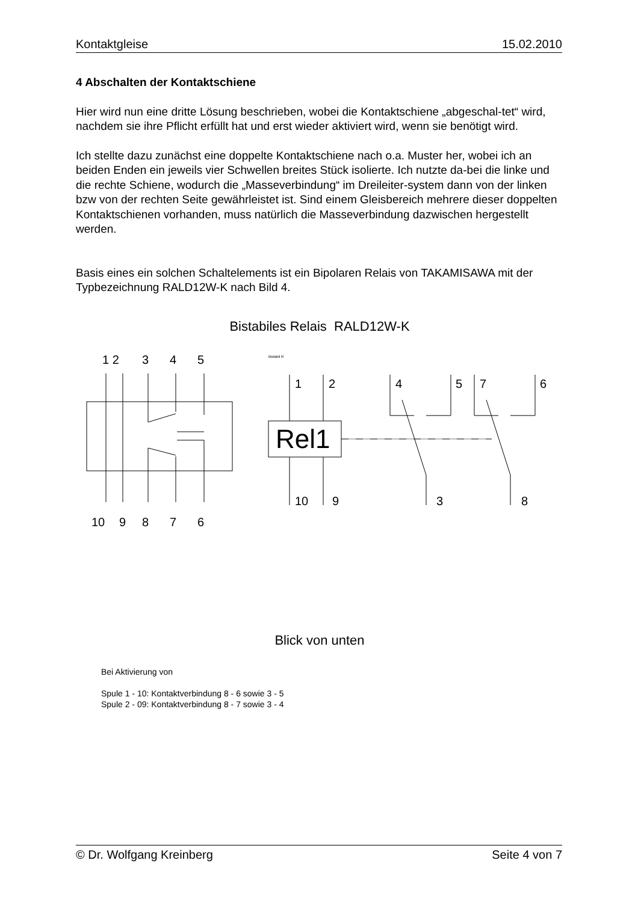Kontaktgleise 15.02.2010
4 Abschalten der Kontaktschiene
Hier wird nun eine dritte Lösung beschrieben, wobei die Kontaktschiene „abgeschal-tet“ wird, nachdem sie ihre Pflicht erfüllt hat und erst wieder aktiviert wird, wenn sie benötigt wird.
Ich stellte dazu zunächst eine doppelte Kontaktschiene nach o.a. Muster her, wobei ich an beiden Enden ein jeweils vier Schwellen breites Stück isolierte. Ich nutzte da-bei die linke und die rechte Schiene, wodurch die „Masseverbindung“ im Dreileiter-system dann von der linken bzw von der rechten Seite gewährleistet ist. Sind einem Gleisbereich mehrere dieser doppelten Kontaktschienen vorhanden, muss natürlich die Masseverbindung dazwischen hergestellt werden.
Basis eines ein solchen Schaltelements ist ein Bipolaren Relais von TAKAMISAWA mit der Typbezeichnung RALD12W-K nach Bild 4.
Bistabiles Relais RALD12W-K
1 2
3
4
5
10
9
8
7
6
Bistabil R
1
2
4
5
7
6
10
9
3
8
Rel1
Blick von unten
Bei Aktivierung von
Spule 1 - 10: Kontaktverbindung 8 - 6 sowie 3 - 5
Spule 2 - 09: Kontaktverbindung 8 - 7 sowie 3 - 4
© Dr. Wolfgang Kreinberg Seite 4 von 7